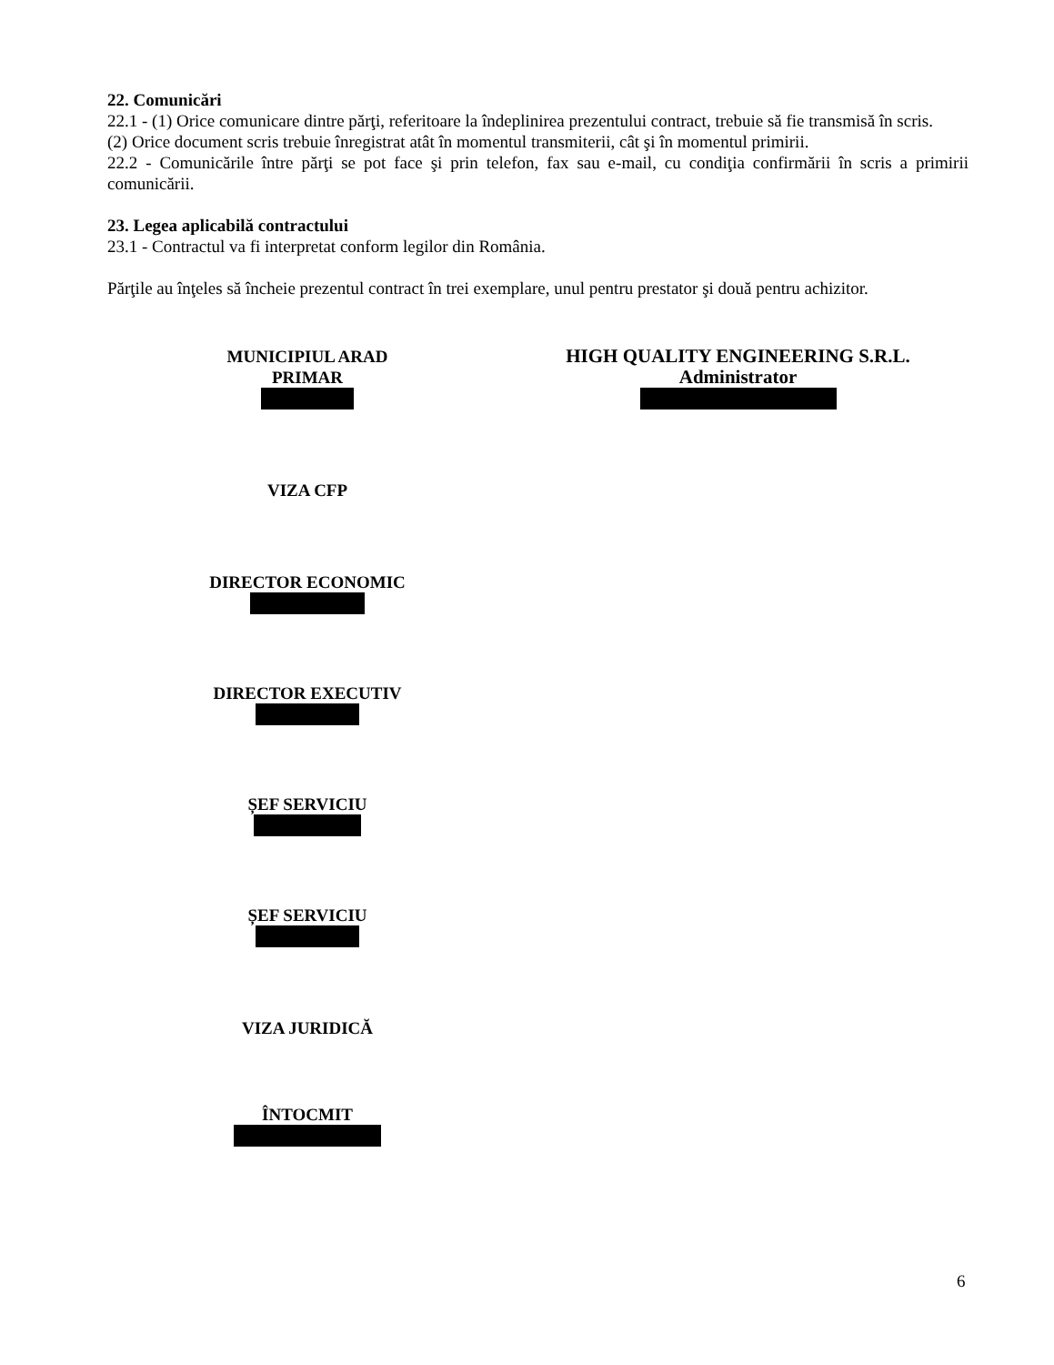22. Comunicări
22.1 - (1) Orice comunicare dintre părţi, referitoare la îndeplinirea prezentului contract, trebuie să fie transmisă în scris.
(2) Orice document scris trebuie înregistrat atât în momentul transmiterii, cât şi în momentul primirii.
22.2 - Comunicările între părţi se pot face şi prin telefon, fax sau e-mail, cu condiţia confirmării în scris a primirii comunicării.
23. Legea aplicabilă contractului
23.1 - Contractul va fi interpretat conform legilor din România.
Părţile au înţeles să încheie prezentul contract în trei exemplare, unul pentru prestator şi două pentru achizitor.
MUNICIPIUL ARAD
PRIMAR
VIZA CFP
DIRECTOR ECONOMIC
DIRECTOR EXECUTIV
ȘEF SERVICIU
ȘEF SERVICIU
VIZA JURIDICĂ
ÎNTOCMIT
HIGH QUALITY ENGINEERING S.R.L.
Administrator
6